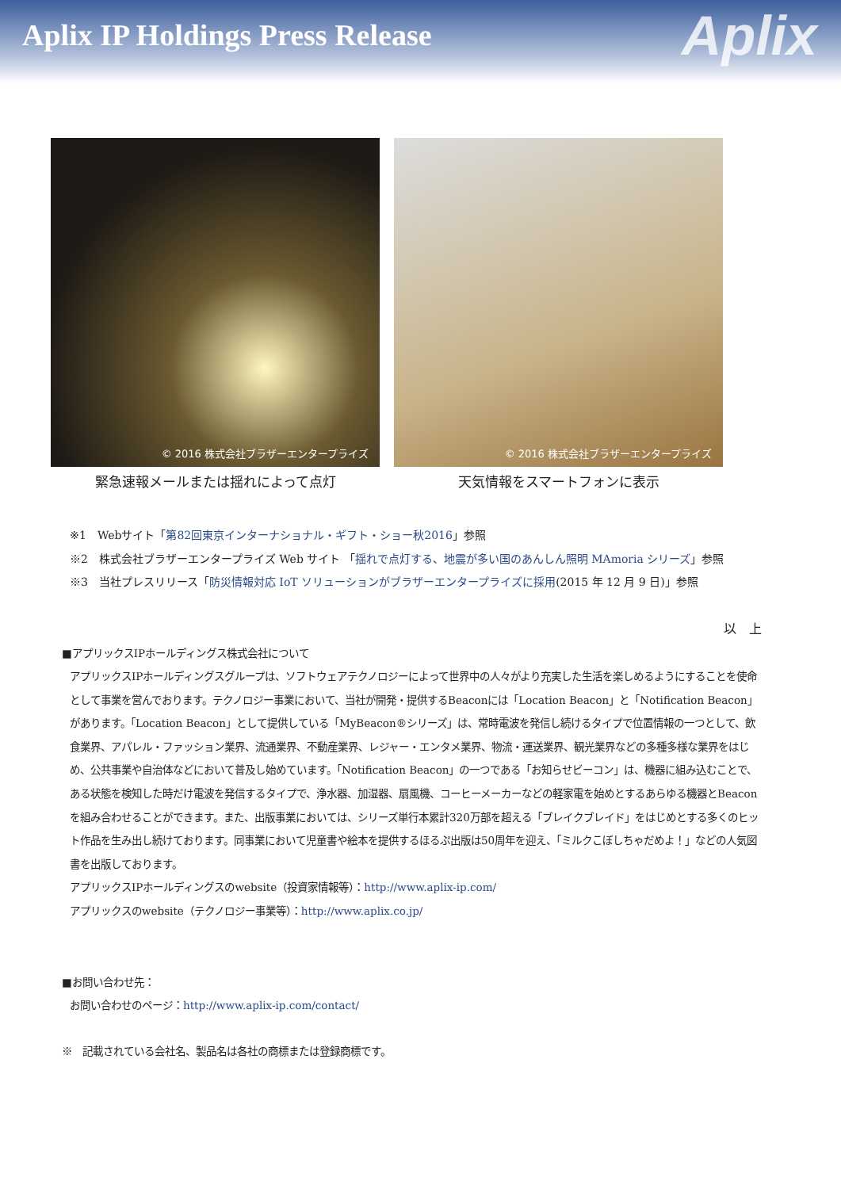Aplix IP Holdings Press Release
Aplix
© 2016 株式会社ブラザーエンタープライズ
緊急速報メールまたは揺れによって点灯
© 2016 株式会社ブラザーエンタープライズ
天気情報をスマートフォンに表示
※1　Webサイト「第82回東京インターナショナル・ギフト・ショー秋2016」参照
※2　株式会社ブラザーエンタープライズ Web サイト 「揺れで点灯する、地震が多い国のあんしん照明 MAmoria シリーズ」参照
※3　当社プレスリリース「防災情報対応 IoT ソリューションがブラザーエンタープライズに採用(2015 年 12 月 9 日)」参照
以　上
■アプリックスIPホールディングス株式会社について
アプリックスIPホールディングスグループは、ソフトウェアテクノロジーによって世界中の人々がより充実した生活を楽しめるようにすることを使命として事業を営んでおります。テクノロジー事業において、当社が開発・提供するBeaconには「Location Beacon」と「Notification Beacon」があります。「Location Beacon」として提供している「MyBeacon®シリーズ」は、常時電波を発信し続けるタイプで位置情報の一つとして、飲食業界、アパレル・ファッション業界、流通業界、不動産業界、レジャー・エンタメ業界、物流・運送業界、観光業界などの多種多様な業界をはじめ、公共事業や自治体などにおいて普及し始めています。「Notification Beacon」の一つである「お知らせビーコン」は、機器に組み込むことで、ある状態を検知した時だけ電波を発信するタイプで、浄水器、加湿器、扇風機、コーヒーメーカーなどの軽家電を始めとするあらゆる機器とBeaconを組み合わせることができます。また、出版事業においては、シリーズ単行本累計320万部を超える「ブレイクブレイド」をはじめとする多くのヒット作品を生み出し続けております。同事業において児童書や絵本を提供するほるぷ出版は50周年を迎え、「ミルクこぼしちゃだめよ！」などの人気図書を出版しております。
アプリックスIPホールディングスのwebsite（投資家情報等）：http://www.aplix-ip.com/
アプリックスのwebsite（テクノロジー事業等）：http://www.aplix.co.jp/
■お問い合わせ先：
お問い合わせのページ：http://www.aplix-ip.com/contact/
※　記載されている会社名、製品名は各社の商標または登録商標です。